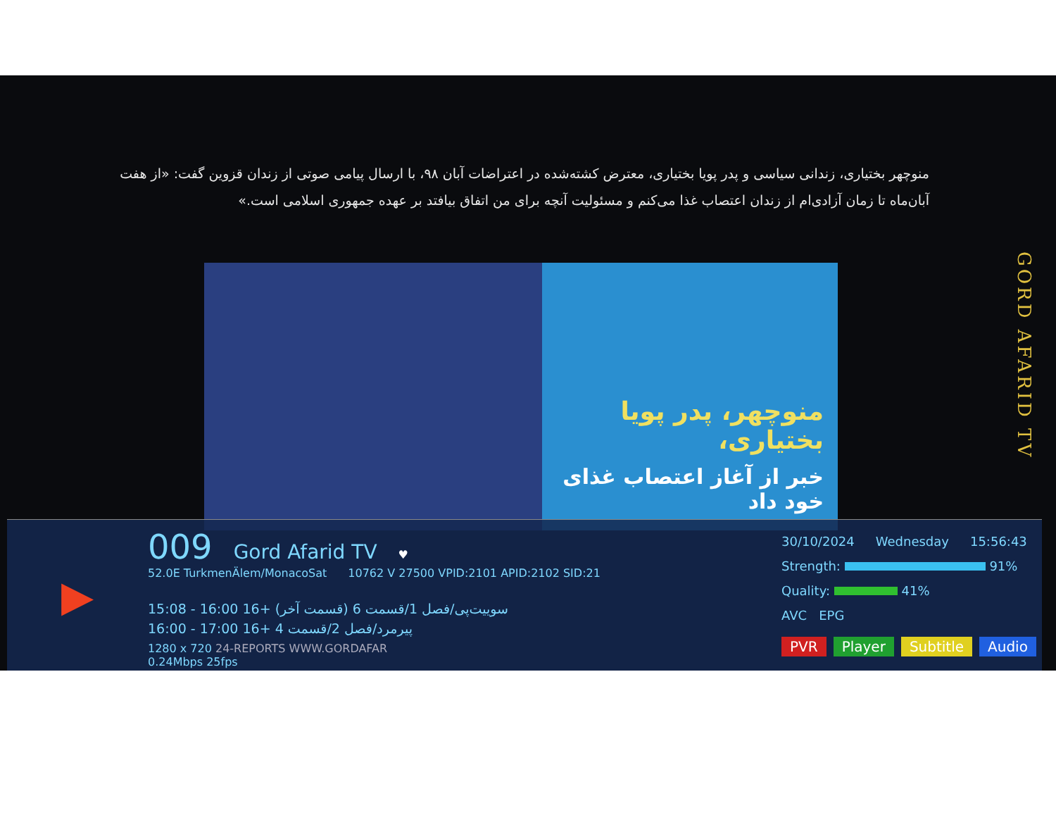منوچهر بختیاری، زندانی سیاسی و پدر پویا بختیاری، معترض کشته‌شده در اعتراضات آبان ۹۸، با ارسال پیامی صوتی از زندان قزوین گفت: «از هفت آبان‌ماه تا زمان آزادی‌ام از زندان اعتصاب غذا می‌کنم و مسئولیت آنچه برای من اتفاق بیافتد بر عهده جمهوری اسلامی است.»
منوچهر، پدر پویا بختیاری،
خبر از آغاز اعتصاب غذای خود داد
GORD AFARID TV
▶
009 Gord Afarid TV ♥
52.0E TurkmenÄlem/MonacoSat 10762 V 27500 VPID:2101 APID:2102 SID:21
15:08 - 16:00 16+ سوییت‌پی/فصل 1/قسمت 6 (قسمت آخر)
16:00 - 17:00 16+ پیرمرد/فصل 2/قسمت 4
1280 x 720 24-REPORTS WWW.GORDAFAR
0.24Mbps 25fps
30/10/2024 Wednesday 15:56:43
Strength: 91%
Quality: 41%
AVC EPG
PVR Player Subtitle Audio